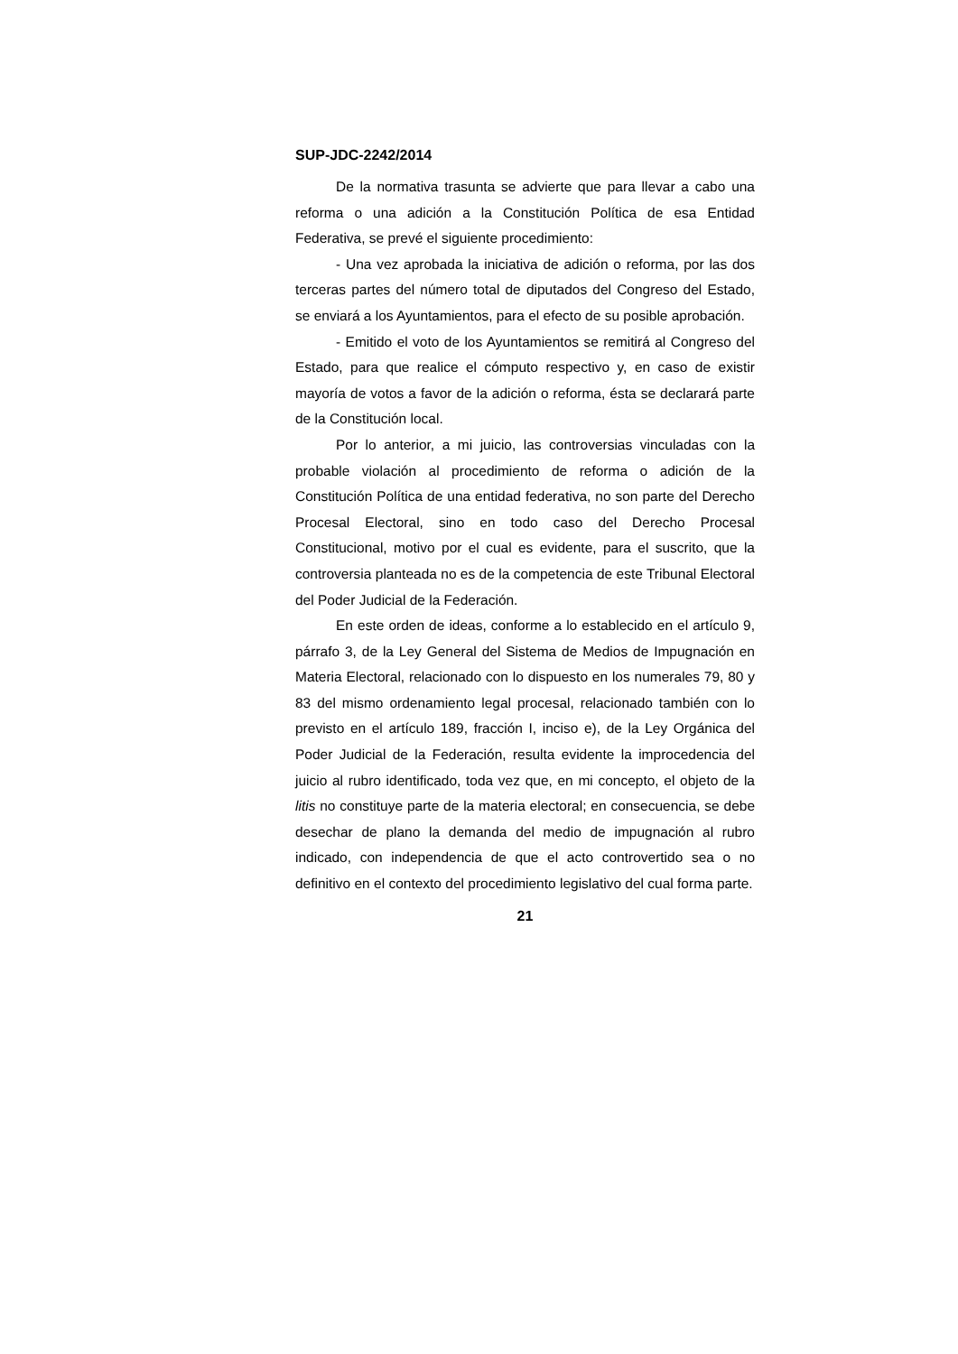SUP-JDC-2242/2014
De la normativa trasunta se advierte que para llevar a cabo una reforma o una adición a la Constitución Política de esa Entidad Federativa, se prevé el siguiente procedimiento:
- Una vez aprobada la iniciativa de adición o reforma, por las dos terceras partes del número total de diputados del Congreso del Estado, se enviará a los Ayuntamientos, para el efecto de su posible aprobación.
- Emitido el voto de los Ayuntamientos se remitirá al Congreso del Estado, para que realice el cómputo respectivo y, en caso de existir mayoría de votos a favor de la adición o reforma, ésta se declarará parte de la Constitución local.
Por lo anterior, a mi juicio, las controversias vinculadas con la probable violación al procedimiento de reforma o adición de la Constitución Política de una entidad federativa, no son parte del Derecho Procesal Electoral, sino en todo caso del Derecho Procesal Constitucional, motivo por el cual es evidente, para el suscrito, que la controversia planteada no es de la competencia de este Tribunal Electoral del Poder Judicial de la Federación.
En este orden de ideas, conforme a lo establecido en el artículo 9, párrafo 3, de la Ley General del Sistema de Medios de Impugnación en Materia Electoral, relacionado con lo dispuesto en los numerales 79, 80 y 83 del mismo ordenamiento legal procesal, relacionado también con lo previsto en el artículo 189, fracción I, inciso e), de la Ley Orgánica del Poder Judicial de la Federación, resulta evidente la improcedencia del juicio al rubro identificado, toda vez que, en mi concepto, el objeto de la litis no constituye parte de la materia electoral; en consecuencia, se debe desechar de plano la demanda del medio de impugnación al rubro indicado, con independencia de que el acto controvertido sea o no definitivo en el contexto del procedimiento legislativo del cual forma parte.
21